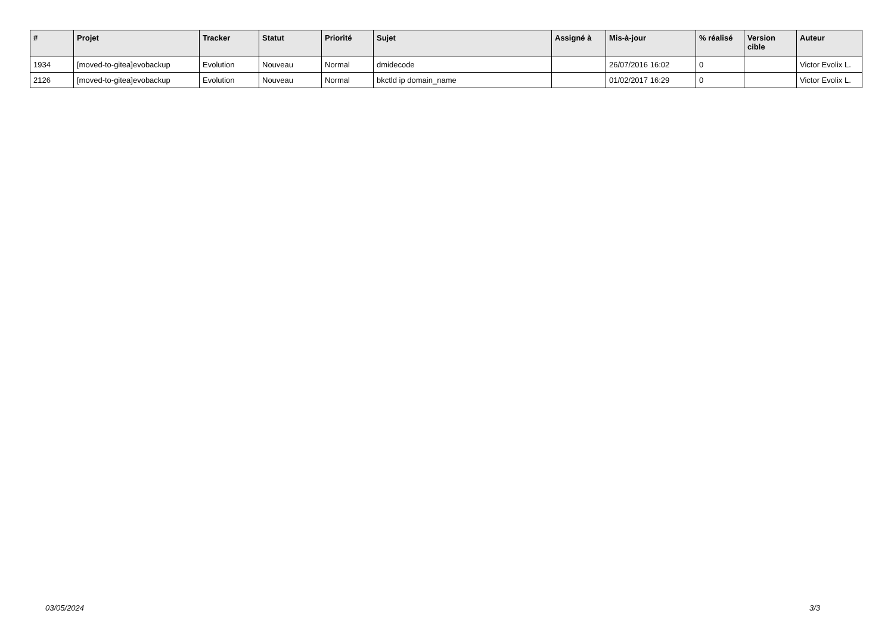| # | Projet | Tracker | Statut | Priorité | Sujet | Assigné à | Mis-à-jour | % réalisé | Version cible | Auteur |
| --- | --- | --- | --- | --- | --- | --- | --- | --- | --- | --- |
| 1934 | [moved-to-gitea]evobackup | Evolution | Nouveau | Normal | dmidecode | | 26/07/2016 16:02 | 0 | | Victor Evolix L. |
| 2126 | [moved-to-gitea]evobackup | Evolution | Nouveau | Normal | bkctld ip domain_name | | 01/02/2017 16:29 | 0 | | Victor Evolix L. |
03/05/2024 3/3